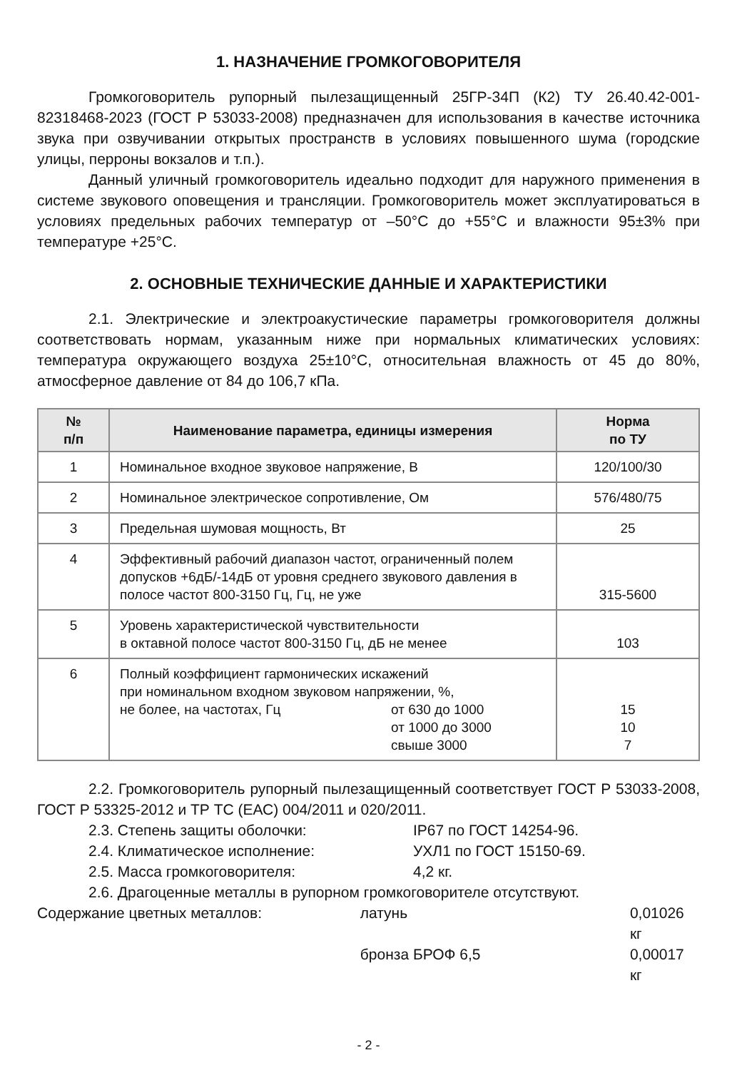1. НАЗНАЧЕНИЕ ГРОМКОГОВОРИТЕЛЯ
Громкоговоритель рупорный пылезащищенный 25ГР-34П (К2) ТУ 26.40.42-001-82318468-2023 (ГОСТ Р 53033-2008) предназначен для использования в качестве источника звука при озвучивании открытых пространств в условиях повышенного шума (городские улицы, перроны вокзалов и т.п.).
Данный уличный громкоговоритель идеально подходит для наружного применения в системе звукового оповещения и трансляции. Громкоговоритель может эксплуатироваться в условиях предельных рабочих температур от –50°С до +55°С и влажности 95±3% при температуре +25°С.
2. ОСНОВНЫЕ ТЕХНИЧЕСКИЕ ДАННЫЕ И ХАРАКТЕРИСТИКИ
2.1. Электрические и электроакустические параметры громкоговорителя должны соответствовать нормам, указанным ниже при нормальных климатических условиях: температура окружающего воздуха 25±10°С, относительная влажность от 45 до 80%, атмосферное давление от 84 до 106,7 кПа.
| № п/п | Наименование параметра, единицы измерения | Норма по ТУ |
| --- | --- | --- |
| 1 | Номинальное входное звуковое напряжение, В | 120/100/30 |
| 2 | Номинальное электрическое сопротивление, Ом | 576/480/75 |
| 3 | Предельная шумовая мощность, Вт | 25 |
| 4 | Эффективный рабочий диапазон частот, ограниченный полем допусков +6дБ/-14дБ от уровня среднего звукового давления в полосе частот 800-3150 Гц, Гц, не уже | 315-5600 |
| 5 | Уровень характеристической чувствительности в октавной полосе частот 800-3150 Гц, дБ не менее | 103 |
| 6 | Полный коэффициент гармонических искажений при номинальном входном звуковом напряжении, %, не более, на частотах, Гц от 630 до 1000 от 1000 до 3000 свыше 3000 | 15 10 7 |
2.2. Громкоговоритель рупорный пылезащищенный соответствует ГОСТ Р 53033-2008, ГОСТ Р 53325-2012 и ТР ТС (ЕАС) 004/2011 и 020/2011.
2.3. Степень защиты оболочки: IP67 по ГОСТ 14254-96.
2.4. Климатическое исполнение: УХЛ1 по ГОСТ 15150-69.
2.5. Масса громкоговорителя: 4,2 кг.
2.6. Драгоценные металлы в рупорном громкоговорителе отсутствуют.
Содержание цветных металлов: латунь 0,01026 кг
бронза БРОФ 6,5 0,00017 кг
- 2 -